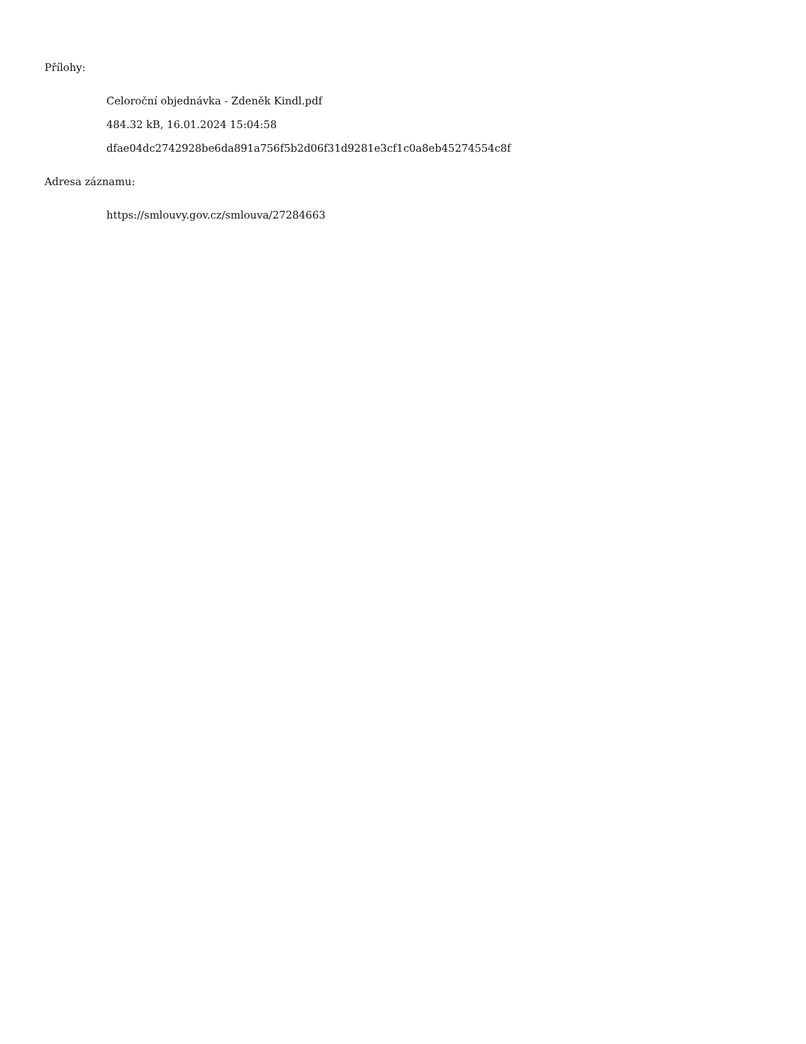Přílohy:
Celoroční objednávka - Zdeněk Kindl.pdf
484.32 kB, 16.01.2024 15:04:58
dfae04dc2742928be6da891a756f5b2d06f31d9281e3cf1c0a8eb45274554c8f
Adresa záznamu:
https://smlouvy.gov.cz/smlouva/27284663